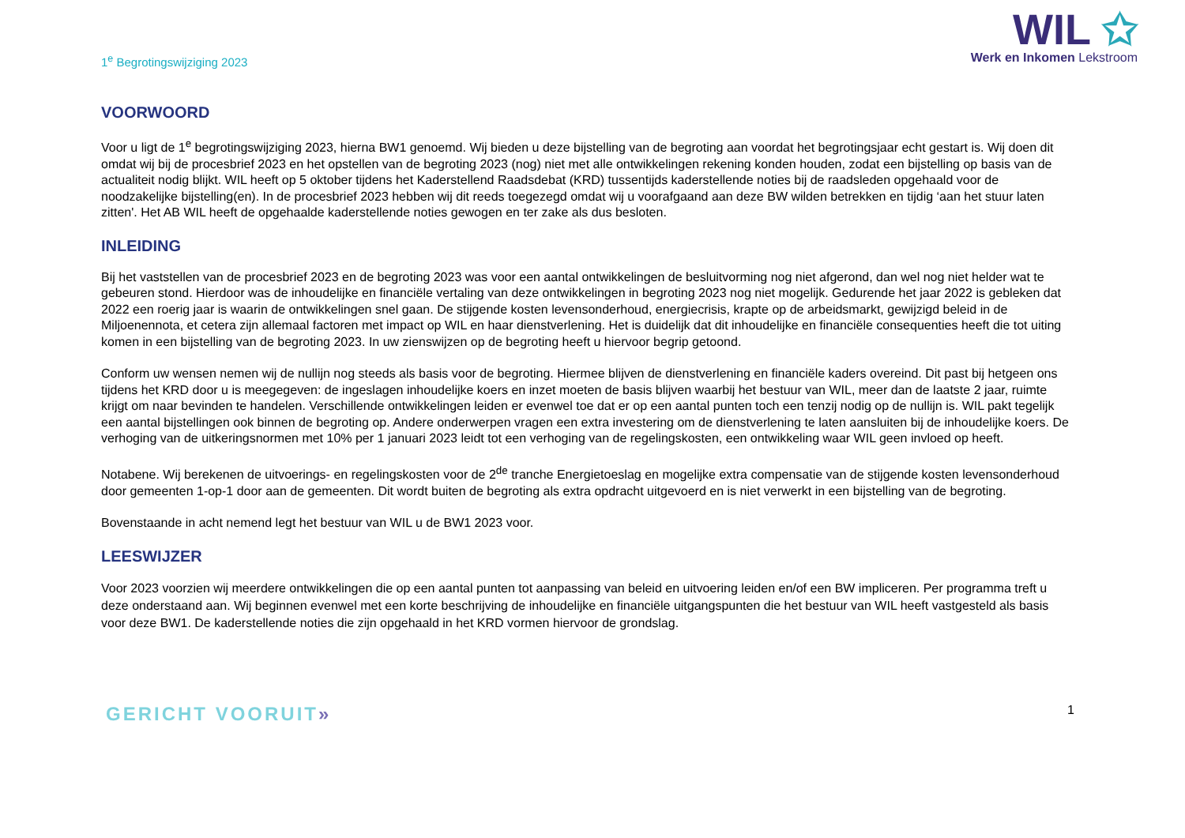1<sup>e</sup> Begrotingswijziging 2023
WIL ✩
Werk en Inkomen Lekstroom
VOORWOORD
Voor u ligt de 1<sup>e</sup> begrotingswijziging 2023, hierna BW1 genoemd. Wij bieden u deze bijstelling van de begroting aan voordat het begrotingsjaar echt gestart is. Wij doen dit omdat wij bij de procesbrief 2023 en het opstellen van de begroting 2023 (nog) niet met alle ontwikkelingen rekening konden houden, zodat een bijstelling op basis van de actualiteit nodig blijkt. WIL heeft op 5 oktober tijdens het Kaderstellend Raadsdebat (KRD) tussentijds kaderstellende noties bij de raadsleden opgehaald voor de noodzakelijke bijstelling(en). In de procesbrief 2023 hebben wij dit reeds toegezegd omdat wij u voorafgaand aan deze BW wilden betrekken en tijdig ‘aan het stuur laten zitten'. Het AB WIL heeft de opgehaalde kaderstellende noties gewogen en ter zake als dus besloten.
INLEIDING
Bij het vaststellen van de procesbrief 2023 en de begroting 2023 was voor een aantal ontwikkelingen de besluitvorming nog niet afgerond, dan wel nog niet helder wat te gebeuren stond. Hierdoor was de inhoudelijke en financiële vertaling van deze ontwikkelingen in begroting 2023 nog niet mogelijk. Gedurende het jaar 2022 is gebleken dat 2022 een roerig jaar is waarin de ontwikkelingen snel gaan. De stijgende kosten levensonderhoud, energiecrisis, krapte op de arbeidsmarkt, gewijzigd beleid in de Miljoenennota, et cetera zijn allemaal factoren met impact op WIL en haar dienstverlening. Het is duidelijk dat dit inhoudelijke en financiële consequenties heeft die tot uiting komen in een bijstelling van de begroting 2023. In uw zienswijzen op de begroting heeft u hiervoor begrip getoond.
Conform uw wensen nemen wij de nullijn nog steeds als basis voor de begroting. Hiermee blijven de dienstverlening en financiële kaders overeind. Dit past bij hetgeen ons tijdens het KRD door u is meegegeven: de ingeslagen inhoudelijke koers en inzet moeten de basis blijven waarbij het bestuur van WIL, meer dan de laatste 2 jaar, ruimte krijgt om naar bevinden te handelen. Verschillende ontwikkelingen leiden er evenwel toe dat er op een aantal punten toch een tenzij nodig op de nullijn is. WIL pakt tegelijk een aantal bijstellingen ook binnen de begroting op. Andere onderwerpen vragen een extra investering om de dienstverlening te laten aansluiten bij de inhoudelijke koers. De verhoging van de uitkeringsnormen met 10% per 1 januari 2023 leidt tot een verhoging van de regelingskosten, een ontwikkeling waar WIL geen invloed op heeft.
Notabene. Wij berekenen de uitvoerings- en regelingskosten voor de 2<sup>de</sup> tranche Energietoeslag en mogelijke extra compensatie van de stijgende kosten levensonderhoud door gemeenten 1-op-1 door aan de gemeenten. Dit wordt buiten de begroting als extra opdracht uitgevoerd en is niet verwerkt in een bijstelling van de begroting.
Bovenstaande in acht nemend legt het bestuur van WIL u de BW1 2023 voor.
LEESWIJZER
Voor 2023 voorzien wij meerdere ontwikkelingen die op een aantal punten tot aanpassing van beleid en uitvoering leiden en/of een BW impliceren. Per programma treft u deze onderstaand aan. Wij beginnen evenwel met een korte beschrijving de inhoudelijke en financiële uitgangspunten die het bestuur van WIL heeft vastgesteld als basis voor deze BW1. De kaderstellende noties die zijn opgehaald in het KRD vormen hiervoor de grondslag.
GERICHT VOORUIT»
1